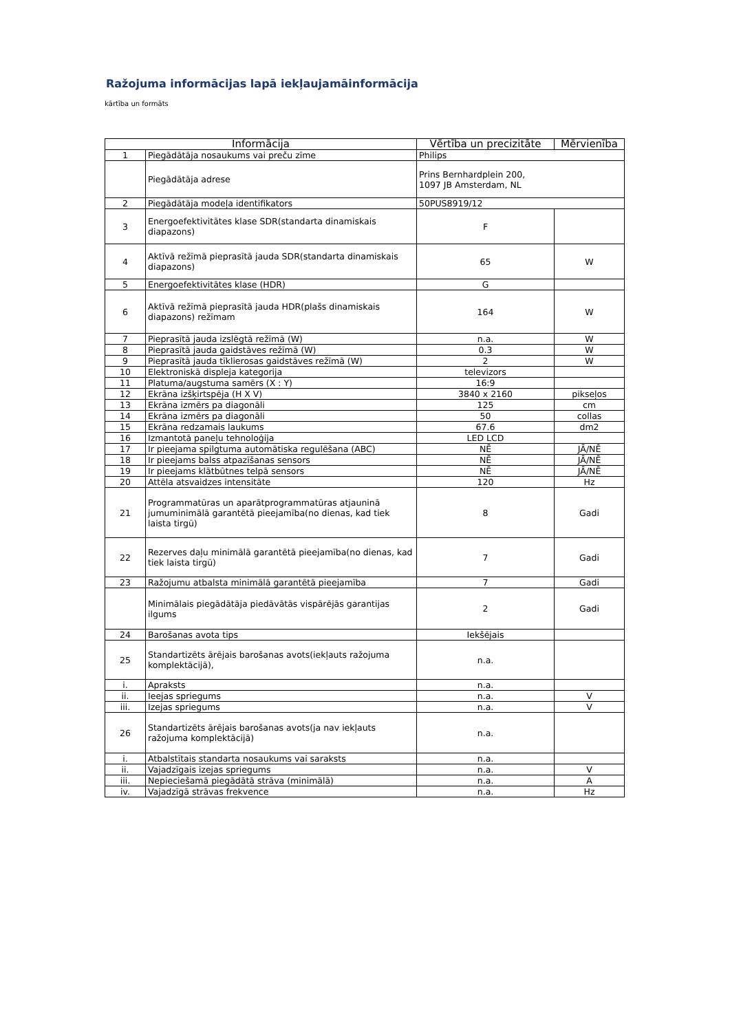Ražojuma informācijas lapā iekļaujamāinformācija
kārtība un formāts
| Informācija | | Vērtība un precizitāte | Mērvienība |
| --- | --- | --- | --- |
| 1 | Piegādātāja nosaukums vai preču zīme | Philips | |
| | Piegādātāja adrese | Prins Bernhardplein 200, 1097 JB Amsterdam, NL | |
| 2 | Piegādātāja modeļa identifikators | 50PUS8919/12 | |
| 3 | Energoefektivitātes klase SDR(standarta dinamiskais diapazons) | F | |
| 4 | Aktīvā režīmā pieprasītā jauda SDR(standarta dinamiskais diapazons) | 65 | W |
| 5 | Energoefektivitātes klase (HDR) | G | |
| 6 | Aktīvā režīmā pieprasītā jauda HDR(plašs dinamiskais diapazons) režīmam | 164 | W |
| 7 | Pieprasītā jauda izslēgtā režīmā (W) | n.a. | W |
| 8 | Pieprasītā jauda gaidstāves režīmā (W) | 0.3 | W |
| 9 | Pieprasītā jauda tīklierosas gaidstāves režīmā (W) | 2 | W |
| 10 | Elektroniskā displeja kategorija | televizors | |
| 11 | Platuma/augstuma samērs (X : Y) | 16:9 | |
| 12 | Ekrāna izšķirtspēja (H X V) | 3840 x 2160 | pikseļos |
| 13 | Ekrāna izmērs pa diagonāli | 125 | cm |
| 14 | Ekrāna izmērs pa diagonāli | 50 | collas |
| 15 | Ekrāna redzamais laukums | 67.6 | dm2 |
| 16 | Izmantotā paneļu tehnoloģija | LED LCD | |
| 17 | Ir pieejama spilgtuma automātiska regulēšana (ABC) | NĒ | JĀ/NĒ |
| 18 | Ir pieejams balss atpazīšanas sensors | NĒ | JĀ/NĒ |
| 19 | Ir pieejams klātbūtnes telpā sensors | NĒ | JĀ/NĒ |
| 20 | Attēla atsvaidzes intensitāte | 120 | Hz |
| 21 | Programmatūras un aparātprogrammatūras atjauninā jumuminimālā garantētā pieejamība(no dienas, kad tiek laista tirgū) | 8 | Gadi |
| 22 | Rezerves daļu minimālā garantētā pieejamība(no dienas, kad tiek laista tirgū) | 7 | Gadi |
| 23 | Ražojumu atbalsta minimālā garantētā pieejamība | 7 | Gadi |
| | Minimālais piegādātāja piedāvātās vispārējās garantijas ilgums | 2 | Gadi |
| 24 | Barošanas avota tips | Iekšējais | |
| 25 | Standartizēts ārējais barošanas avots(iekļauts ražojuma komplektācijā), | n.a. | |
| i. | Apraksts | n.a. | |
| ii. | Ieejas spriegums | n.a. | V |
| iii. | Izejas spriegums | n.a. | V |
| 26 | Standartizēts ārējais barošanas avots(ja nav iekļauts ražojuma komplektācijā) | n.a. | |
| i. | Atbalstītais standarta nosaukums vai saraksts | n.a. | |
| ii. | Vajadzīgais izejas spriegums | n.a. | V |
| iii. | Nepieciešamā piegādātā strāva (minimālā) | n.a. | A |
| iv. | Vajadzīgā strāvas frekvence | n.a. | Hz |